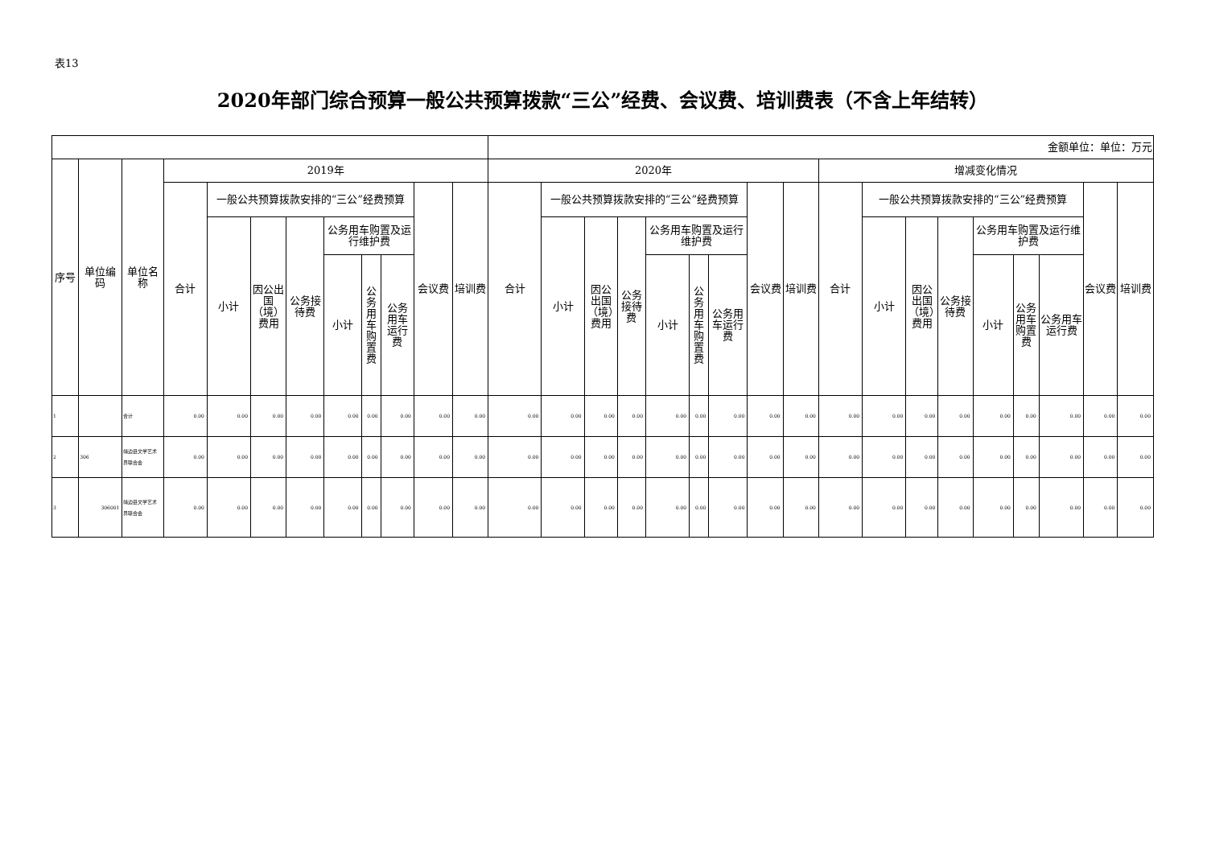表13
2020年部门综合预算一般公共预算拨款“三公”经费、会议费、培训费表（不含上年结转）
| | | | | | | | | | | | | 金额单位：单位：万元 | | | | | | | | | | | | | | | | | |
| 序号 | 单位编码 | 单位名称 | 2019年 | | | | | | | | | 2020年 | | | | | | | | | 增减变化情况 | | | | | | | | |
| | | | 合计 | 一般公共预算拨款安排的“三公”经费预算 | | | | | | 会议费 | 培训费 | 合计 | 一般公共预算拨款安排的“三公”经费预算 | | | | | | 会议费 | 培训费 | 合计 | 一般公共预算拨款安排的“三公”经费预算 | | | | | | 会议费 | 培训费 |
| | | | | 小计 | 因公出国（境）费用 | 公务接待费 | 公务用车购置及运行维护费 | | | | | | 小计 | 因公出国（境）费用 | 公务接待费 | 公务用车购置及运行维护费 | | | | | | 小计 | 因公出国（境）费用 | 公务接待费 | 公务用车购置及运行维护费 | | | | |
| | | | | | | | 小计 | 公务用车购置费 | 公务用车运行费 | | | | | | | 小计 | 公务用车购置费 | 公务用车运行费 | | | | | | | 小计 | 公务用车购置费 | 公务用车运行费 | | |
| 1 | | 合计 | 0.00 | 0.00 | 0.00 | 0.00 | 0.00 | 0.00 | 0.00 | 0.00 | 0.00 | 0.00 | 0.00 | 0.00 | 0.00 | 0.00 | 0.00 | 0.00 | 0.00 | 0.00 | 0.00 | 0.00 | 0.00 | 0.00 | 0.00 | 0.00 | 0.00 | 0.00 | 0.00 |
| 2 | 306 | 靖边县文学艺术界联合会 | 0.00 | 0.00 | 0.00 | 0.00 | 0.00 | 0.00 | 0.00 | 0.00 | 0.00 | 0.00 | 0.00 | 0.00 | 0.00 | 0.00 | 0.00 | 0.00 | 0.00 | 0.00 | 0.00 | 0.00 | 0.00 | 0.00 | 0.00 | 0.00 | 0.00 | 0.00 | 0.00 |
| 3 | 306001 | 靖边县文学艺术界联合会 | 0.00 | 0.00 | 0.00 | 0.00 | 0.00 | 0.00 | 0.00 | 0.00 | 0.00 | 0.00 | 0.00 | 0.00 | 0.00 | 0.00 | 0.00 | 0.00 | 0.00 | 0.00 | 0.00 | 0.00 | 0.00 | 0.00 | 0.00 | 0.00 | 0.00 | 0.00 | 0.00 |